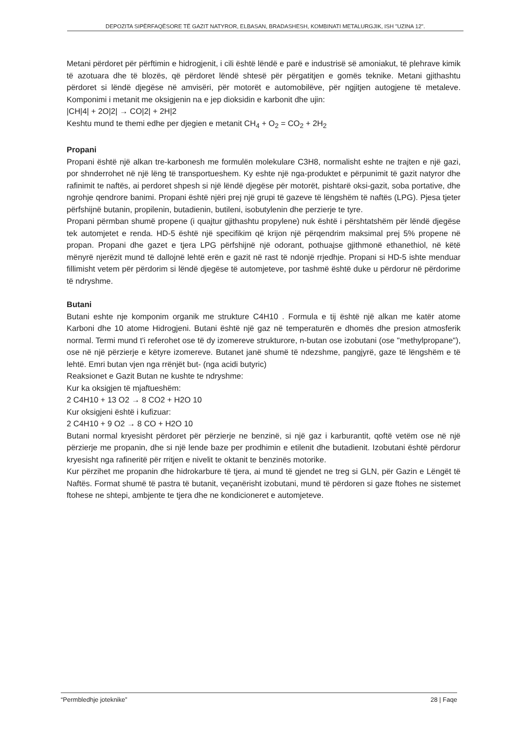DEPOZITA SIPËRFAQËSORE TË GAZIT NATYROR, ELBASAN, BRADASHESH, KOMBINATI METALURGJIK, ISH "UZINA 12".
Metani përdoret për përftimin e hidrogjenit, i cili është lëndë e parë e industrisë së amoniakut, të plehrave kimik të azotuara dhe të blozës, që përdoret lëndë shtesë për përgatitjen e gomës teknike. Metani gjithashtu përdoret si lëndë djegëse në amvisëri, për motorët e automobilëve, për ngjitjen autogjene të metaleve. Komponimi i metanit me oksigjenin na e jep dioksidin e karbonit dhe ujin:
|CH|4| + 2O|2| → CO|2| + 2H|2
Keshtu mund te themi edhe per djegien e metanit CH<sub>4</sub> + O<sub>2</sub> = CO<sub>2</sub> + 2H<sub>2</sub>
Propani
Propani është një alkan tre-karbonesh me formulën molekulare C3H8, normalisht eshte ne trajten e një gazi, por shnderrohet në një lëng të transportueshem. Ky eshte një nga-produktet e përpunimit të gazit natyror dhe rafinimit te naftës, ai perdoret shpesh si një lëndë djegëse për motorët, pishtarë oksi-gazit, soba portative, dhe ngrohje qendrore banimi. Propani është njëri prej një grupi të gazeve të lëngshëm të naftës (LPG). Pjesa tjeter përfshijnë butanin, propilenin, butadienin, butileni, isobutylenin dhe perzierje te tyre.
Propani përmban shumë propene (i quajtur gjithashtu propylene) nuk është i përshtatshëm për lëndë djegëse tek automjetet e renda. HD-5 është një specifikim që krijon një përqendrim maksimal prej 5% propene në propan. Propani dhe gazet e tjera LPG përfshijnë një odorant, pothuajse gjithmonë ethanethiol, në këtë mënyrë njerëzit mund të dallojnë lehtë erën e gazit në rast të ndonjë rrjedhje. Propani si HD-5 ishte menduar fillimisht vetem për përdorim si lëndë djegëse të automjeteve, por tashmë është duke u përdorur në përdorime të ndryshme.
Butani
Butani eshte nje komponim organik me strukture C4H10 . Formula e tij është një alkan me katër atome Karboni dhe 10 atome Hidrogjeni. Butani është një gaz në temperaturën e dhomës dhe presion atmosferik normal. Termi mund t'i referohet ose të dy izomereve strukturore, n-butan ose izobutani (ose "methylpropane"), ose në një përzierje e këtyre izomereve. Butanet janë shumë të ndezshme, pangjyrë, gaze të lëngshëm e të lehtë. Emri butan vjen nga rrënjët but- (nga acidi butyric)
Reaksionet e Gazit Butan ne kushte te ndryshme:
Kur ka oksigjen të mjaftueshëm:
2 C4H10 + 13 O2 → 8 CO2 + H2O 10
Kur oksigjeni është i kufizuar:
2 C4H10 + 9 O2 → 8 CO + H2O 10
Butani normal kryesisht përdoret për përzierje ne benzinë, si një gaz i karburantit, qoftë vetëm ose në një përzierje me propanin, dhe si një lende baze per prodhimin e etilenit dhe butadienit. Izobutani është përdorur kryesisht nga rafineritë për rritjen e nivelit te oktanit te benzinës motorike.
Kur përzihet me propanin dhe hidrokarbure të tjera, ai mund të gjendet ne treg si GLN, për Gazin e Lëngët të Naftës. Format shumë të pastra të butanit, veçanërisht izobutani, mund të përdoren si gaze ftohes ne sistemet ftohese ne shtepi, ambjente te tjera dhe ne kondicioneret e automjeteve.
“Permbledhje joteknike” 28 | Faqe